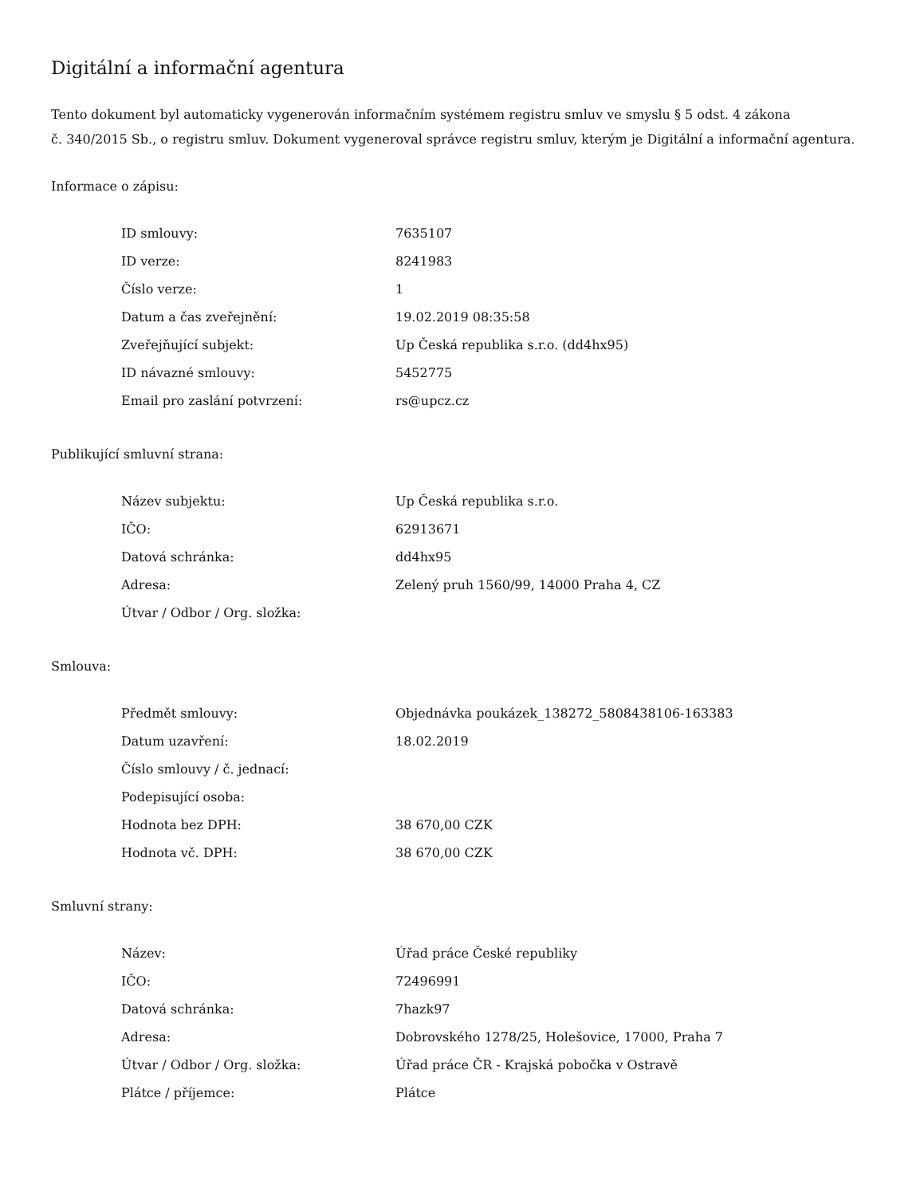Digitální a informační agentura
Tento dokument byl automaticky vygenerován informačním systémem registru smluv ve smyslu § 5 odst. 4 zákona
č. 340/2015 Sb., o registru smluv. Dokument vygeneroval správce registru smluv, kterým je Digitální a informační agentura.
Informace o zápisu:
| ID smlouvy: | 7635107 |
| ID verze: | 8241983 |
| Číslo verze: | 1 |
| Datum a čas zveřejnění: | 19.02.2019 08:35:58 |
| Zveřejňující subjekt: | Up Česká republika s.r.o. (dd4hx95) |
| ID návazné smlouvy: | 5452775 |
| Email pro zaslání potvrzení: | rs@upcz.cz |
Publikující smluvní strana:
| Název subjektu: | Up Česká republika s.r.o. |
| IČO: | 62913671 |
| Datová schránka: | dd4hx95 |
| Adresa: | Zelený pruh 1560/99, 14000 Praha 4, CZ |
| Útvar / Odbor / Org. složka: | |
Smlouva:
| Předmět smlouvy: | Objednávka poukázek_138272_5808438106-163383 |
| Datum uzavření: | 18.02.2019 |
| Číslo smlouvy / č. jednací: | |
| Podepisující osoba: | |
| Hodnota bez DPH: | 38 670,00 CZK |
| Hodnota vč. DPH: | 38 670,00 CZK |
Smluvní strany:
| Název: | Úřad práce České republiky |
| IČO: | 72496991 |
| Datová schránka: | 7hazk97 |
| Adresa: | Dobrovského 1278/25, Holešovice, 17000, Praha 7 |
| Útvar / Odbor / Org. složka: | Úřad práce ČR - Krajská pobočka v Ostravě |
| Plátce / příjemce: | Plátce |